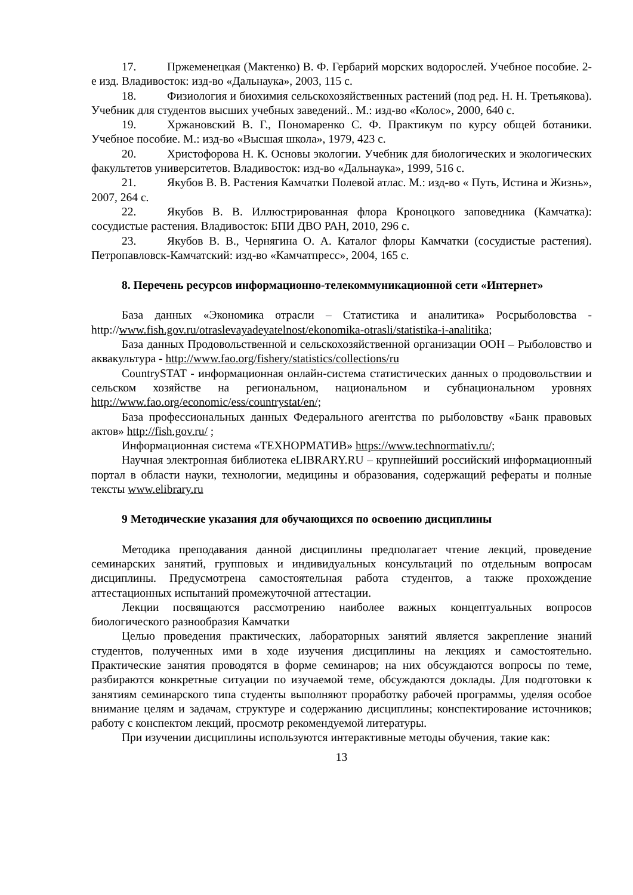17. Пржеменецкая (Мактенко) В. Ф. Гербарий морских водорослей. Учебное пособие. 2-е изд. Владивосток: изд-во «Дальнаука», 2003, 115 с.
18. Физиология и биохимия сельскохозяйственных растений (под ред. Н. Н. Третьякова). Учебник для студентов высших учебных заведений.. М.: изд-во «Колос», 2000, 640 с.
19. Хржановский В. Г., Пономаренко С. Ф. Практикум по курсу общей ботаники. Учебное пособие. М.: изд-во «Высшая школа», 1979, 423 с.
20. Христофорова Н. К. Основы экологии. Учебник для биологических и экологических факультетов университетов. Владивосток: изд-во «Дальнаука», 1999, 516 с.
21. Якубов В. В. Растения Камчатки Полевой атлас. М.: изд-во « Путь, Истина и Жизнь», 2007, 264 с.
22. Якубов В. В. Иллюстрированная флора Кроноцкого заповедника (Камчатка): сосудистые растения. Владивосток: БПИ ДВО РАН, 2010, 296 с.
23. Якубов В. В., Чернягина О. А. Каталог флоры Камчатки (сосудистые растения). Петропавловск-Камчатский: изд-во «Камчатпресс», 2004, 165 с.
8. Перечень ресурсов информационно-телекоммуникационной сети «Интернет»
База данных «Экономика отрасли – Статистика и аналитика» Росрыболовства - http://www.fish.gov.ru/otraslevayadeyatelnost/ekonomika-otrasli/statistika-i-analitika;
База данных Продовольственной и сельскохозяйственной организации ООН – Рыболовство и аквакультура - http://www.fao.org/fishery/statistics/collections/ru
CountrySTAT - информационная онлайн-система статистических данных о продовольствии и сельском хозяйстве на региональном, национальном и субнациональном уровнях http://www.fao.org/economic/ess/countrystat/en/;
База профессиональных данных Федерального агентства по рыболовству «Банк правовых актов» http://fish.gov.ru/ ;
Информационная система «ТЕХНОРМАТИВ» https://www.technormativ.ru/;
Научная электронная библиотека eLIBRARY.RU – крупнейший российский информационный портал в области науки, технологии, медицины и образования, содержащий рефераты и полные тексты www.elibrary.ru
9 Методические указания для обучающихся по освоению дисциплины
Методика преподавания данной дисциплины предполагает чтение лекций, проведение семинарских занятий, групповых и индивидуальных консультаций по отдельным вопросам дисциплины. Предусмотрена самостоятельная работа студентов, а также прохождение аттестационных испытаний промежуточной аттестации.
Лекции посвящаются рассмотрению наиболее важных концептуальных вопросов биологического разнообразия Камчатки
Целью проведения практических, лабораторных занятий является закрепление знаний студентов, полученных ими в ходе изучения дисциплины на лекциях и самостоятельно. Практические занятия проводятся в форме семинаров; на них обсуждаются вопросы по теме, разбираются конкретные ситуации по изучаемой теме, обсуждаются доклады. Для подготовки к занятиям семинарского типа студенты выполняют проработку рабочей программы, уделяя особое внимание целям и задачам, структуре и содержанию дисциплины; конспектирование источников; работу с конспектом лекций, просмотр рекомендуемой литературы.
При изучении дисциплины используются интерактивные методы обучения, такие как:
13